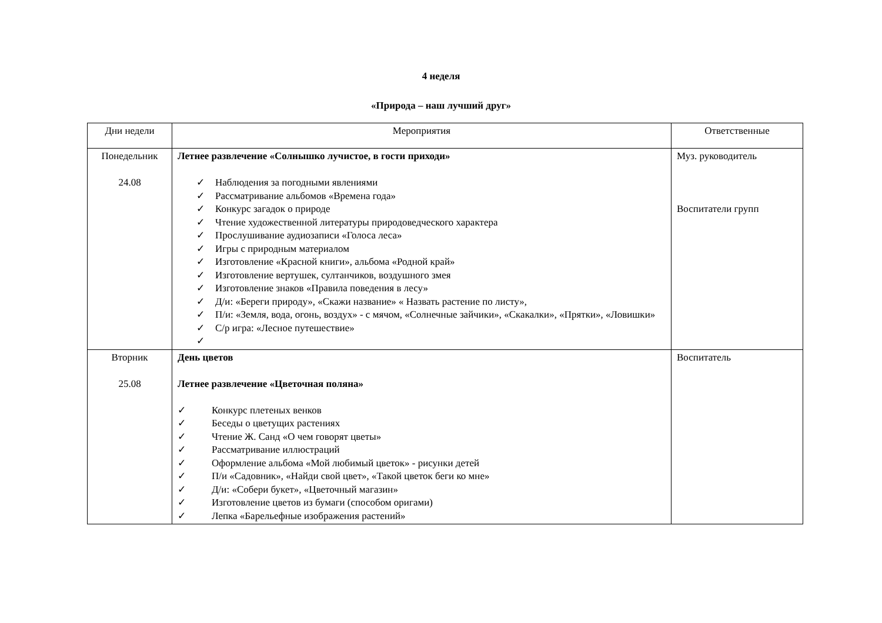4 неделя
«Природа – наш лучший друг»
| Дни недели | Мероприятия | Ответственные |
| --- | --- | --- |
| Понедельник 24.08 | Летнее развлечение «Солнышко лучистое, в гости приходи» ✓ Наблюдения за погодными явлениями ✓ Рассматривание альбомов «Времена года» ✓ Конкурс загадок о природе ✓ Чтение художественной литературы природоведческого характера ✓ Прослушивание аудиозаписи «Голоса леса» ✓ Игры с природным материалом ✓ Изготовление «Красной книги», альбома «Родной край» ✓ Изготовление вертушек, султанчиков, воздушного змея ✓ Изготовление знаков «Правила поведения в лесу» ✓ Д/и: «Береги природу», «Скажи название» « Назвать растение по листу», ✓ П/и: «Земля, вода, огонь, воздух» - с мячом, «Солнечные зайчики», «Скакалки», «Прятки», «Ловишки» ✓ С/р игра: «Лесное путешествие» ✓ | Муз. руководитель Воспитатели групп |
| Вторник 25.08 | День цветов Летнее развлечение «Цветочная поляна» ✓ Конкурс плетеных венков ✓ Беседы о цветущих растениях ✓ Чтение Ж. Санд «О чем говорят цветы» ✓ Рассматривание иллюстраций ✓ Оформление альбома «Мой любимый цветок» - рисунки детей ✓ П/и «Садовник», «Найди свой цвет», «Такой цветок беги ко мне» ✓ Д/и: «Собери букет», «Цветочный магазин» ✓ Изготовление цветов из бумаги (способом оригами) ✓ Лепка «Барельефные изображения растений» | Воспитатель |